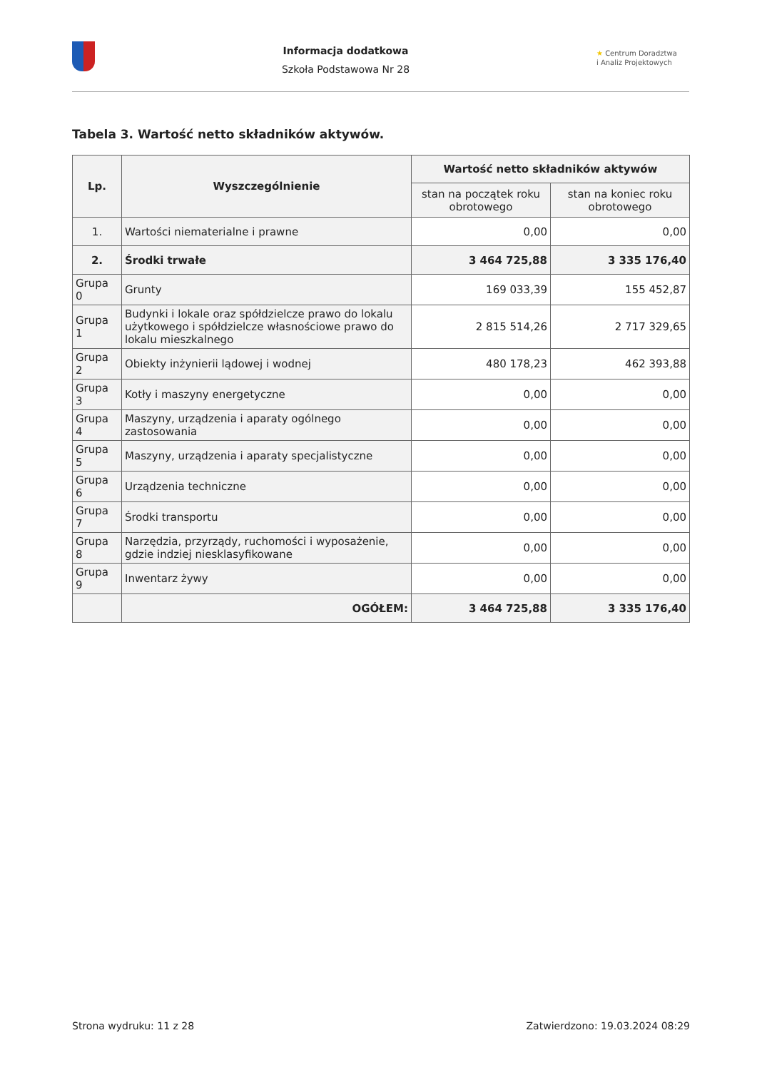Informacja dodatkowa
Szkoła Podstawowa Nr 28
★ Centrum Doradztwa
i Analiz Projektowych
Tabela 3. Wartość netto składników aktywów.
| Lp. | Wyszczególnienie | Wartość netto składników aktywów | |
| --- | --- | --- | --- |
| | | stan na początek roku obrotowego | stan na koniec roku obrotowego |
| 1. | Wartości niematerialne i prawne | 0,00 | 0,00 |
| 2. | Środki trwałe | 3 464 725,88 | 3 335 176,40 |
| Grupa 0 | Grunty | 169 033,39 | 155 452,87 |
| Grupa 1 | Budynki i lokale oraz spółdzielcze prawo do lokalu użytkowego i spółdzielcze własnościowe prawo do lokalu mieszkalnego | 2 815 514,26 | 2 717 329,65 |
| Grupa 2 | Obiekty inżynierii lądowej i wodnej | 480 178,23 | 462 393,88 |
| Grupa 3 | Kotły i maszyny energetyczne | 0,00 | 0,00 |
| Grupa 4 | Maszyny, urządzenia i aparaty ogólnego zastosowania | 0,00 | 0,00 |
| Grupa 5 | Maszyny, urządzenia i aparaty specjalistyczne | 0,00 | 0,00 |
| Grupa 6 | Urządzenia techniczne | 0,00 | 0,00 |
| Grupa 7 | Środki transportu | 0,00 | 0,00 |
| Grupa 8 | Narzędzia, przyrządy, ruchomości i wyposażenie, gdzie indziej niesklasyfikowane | 0,00 | 0,00 |
| Grupa 9 | Inwentarz żywy | 0,00 | 0,00 |
| | OGÓŁEM: | 3 464 725,88 | 3 335 176,40 |
Strona wydruku: 11 z 28 Zatwierdzono: 19.03.2024 08:29